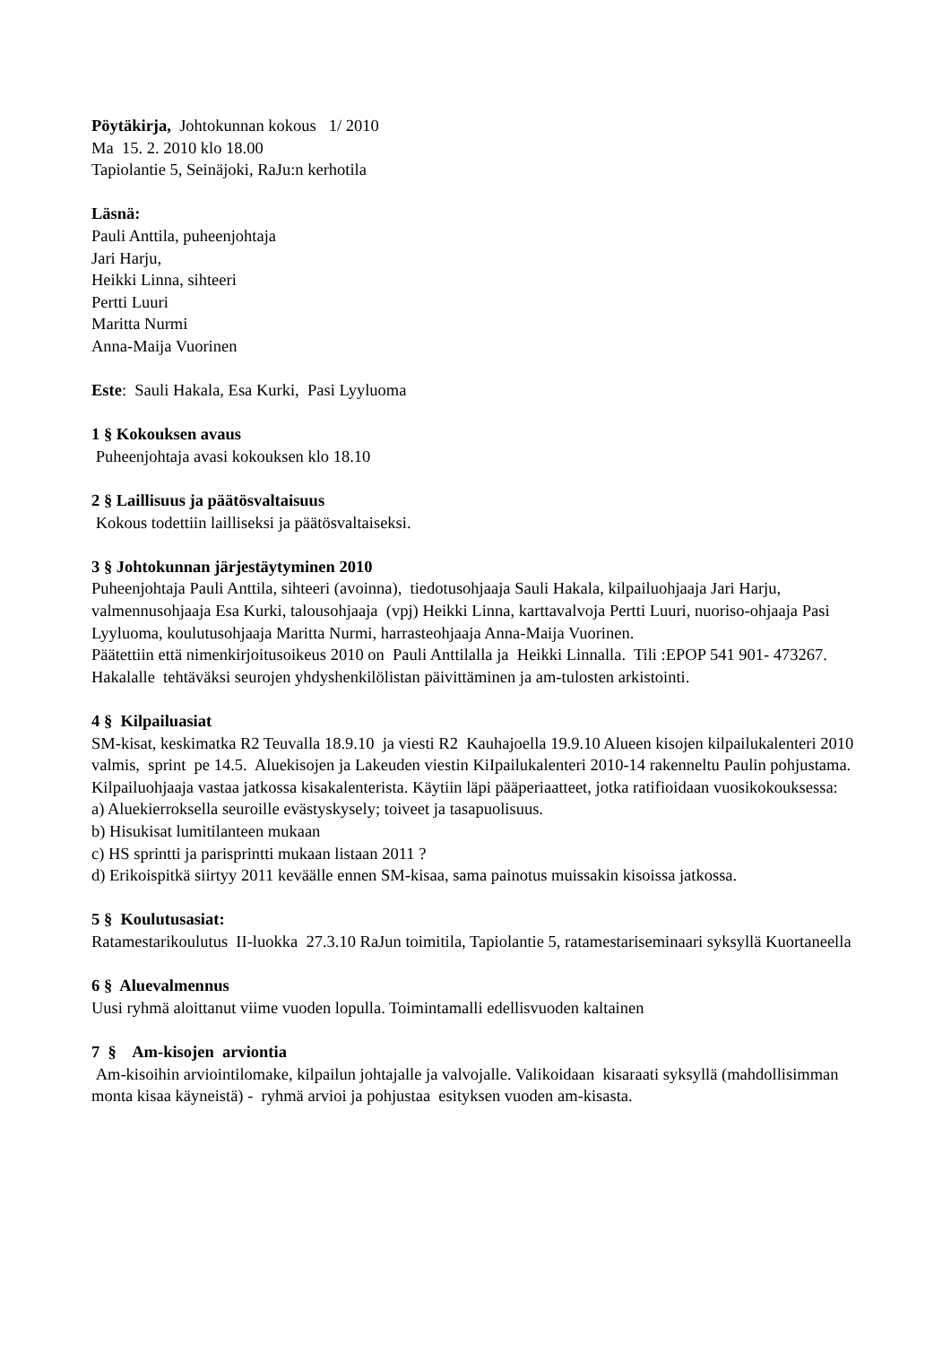Pöytäkirja, Johtokunnan kokous 1/ 2010
Ma 15. 2. 2010 klo 18.00
Tapiolantie 5, Seinäjoki, RaJu:n kerhotila
Läsnä:
Pauli Anttila, puheenjohtaja
Jari Harju,
Heikki Linna, sihteeri
Pertti Luuri
Maritta Nurmi
Anna-Maija Vuorinen
Este: Sauli Hakala, Esa Kurki, Pasi Lyyluoma
1 § Kokouksen avaus
Puheenjohtaja avasi kokouksen klo 18.10
2 § Laillisuus ja päätösvaltaisuus
Kokous todettiin lailliseksi ja päätösvaltaiseksi.
3 § Johtokunnan järjestäytyminen 2010
Puheenjohtaja Pauli Anttila, sihteeri (avoinna), tiedotusohjaaja Sauli Hakala, kilpailuohjaaja Jari Harju, valmennusohjaaja Esa Kurki, talousohjaaja (vpj) Heikki Linna, karttavalvoja Pertti Luuri, nuoriso-ohjaaja Pasi Lyyluoma, koulutusohjaaja Maritta Nurmi, harrasteohjaaja Anna-Maija Vuorinen.
Päätettiin että nimenkirjoitusoikeus 2010 on Pauli Anttilalla ja Heikki Linnalla. Tili :EPOP 541 901- 473267. Hakalalle tehtäväksi seurojen yhdyshenkilölistan päivittäminen ja am-tulosten arkistointi.
4 § Kilpailuasiat
SM-kisat, keskimatka R2 Teuvalla 18.9.10 ja viesti R2 Kauhajoella 19.9.10 Alueen kisojen kilpailukalenteri 2010 valmis, sprint pe 14.5. Aluekisojen ja Lakeuden viestin KiIpailukalenteri 2010-14 rakenneltu Paulin pohjustama. Kilpailuohjaaja vastaa jatkossa kisakalenterista. Käytiin läpi pääperiaatteet, jotka ratifioidaan vuosikokouksessa:
a) Aluekierroksella seuroille evästyskysely; toiveet ja tasapuolisuus.
b) Hisukisat lumitilanteen mukaan
c) HS sprintti ja parisprintti mukaan listaan 2011 ?
d) Erikoispitkä siirtyy 2011 keväälle ennen SM-kisaa, sama painotus muissakin kisoissa jatkossa.
5 § Koulutusasiat:
Ratamestarikoulutus II-luokka 27.3.10 RaJun toimitila, Tapiolantie 5, ratamestariseminaari syksyllä Kuortaneella
6 § Aluevalmennus
Uusi ryhmä aloittanut viime vuoden lopulla. Toimintamalli edellisvuoden kaltainen
7 § Am-kisojen arviontia
Am-kisoihin arviointilomake, kilpailun johtajalle ja valvojalle. Valikoidaan kisaraati syksyllä (mahdollisimman monta kisaa käyneistä) - ryhmä arvioi ja pohjustaa esityksen vuoden am-kisasta.